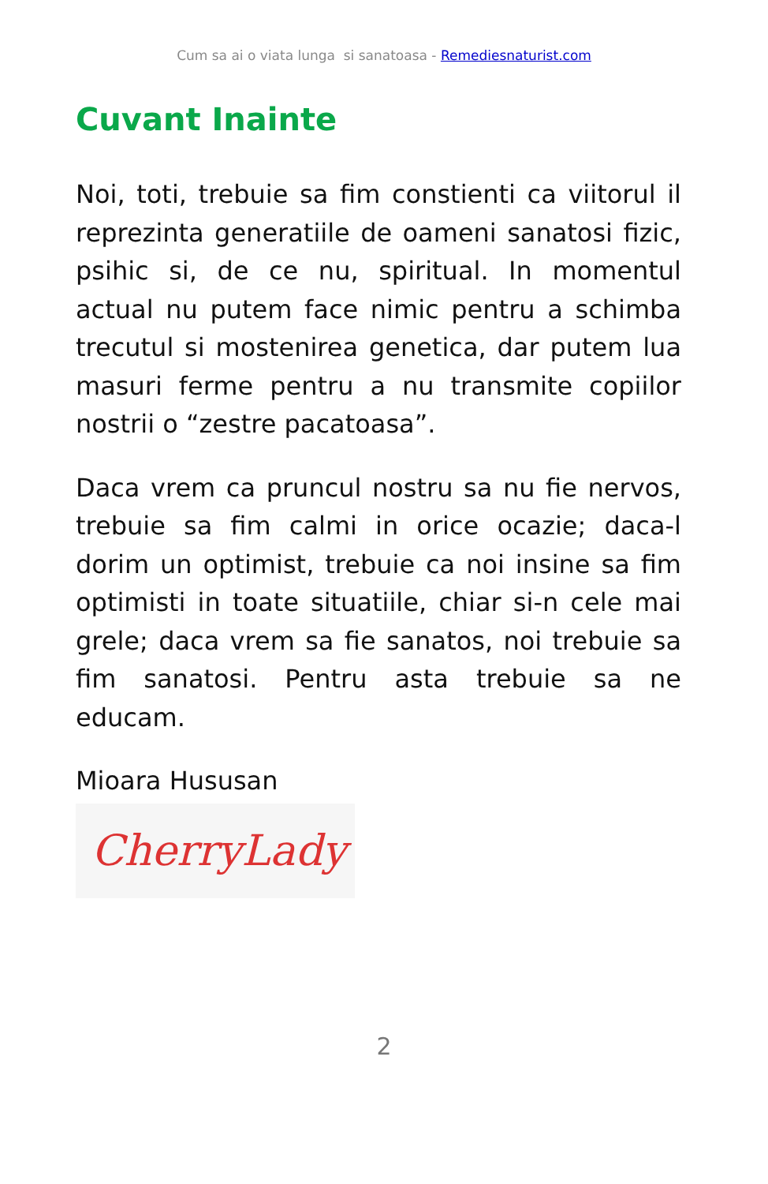Cum sa ai o viata lunga si sanatoasa - Remediesnaturist.com
Cuvant Inainte
Noi, toti, trebuie sa fim constienti ca viitorul il reprezinta generatiile de oameni sanatosi fizic, psihic si, de ce nu, spiritual. In momentul actual nu putem face nimic pentru a schimba trecutul si mostenirea genetica, dar putem lua masuri ferme pentru a nu transmite copiilor nostrii o “zestre pacatoasa”.
Daca vrem ca pruncul nostru sa nu fie nervos, trebuie sa fim calmi in orice ocazie; daca-l dorim un optimist, trebuie ca noi insine sa fim optimisti in toate situatiile, chiar si-n cele mai grele; daca vrem sa fie sanatos, noi trebuie sa fim sanatosi. Pentru asta trebuie sa ne educam.
Mioara Hususan
CherryLady
2